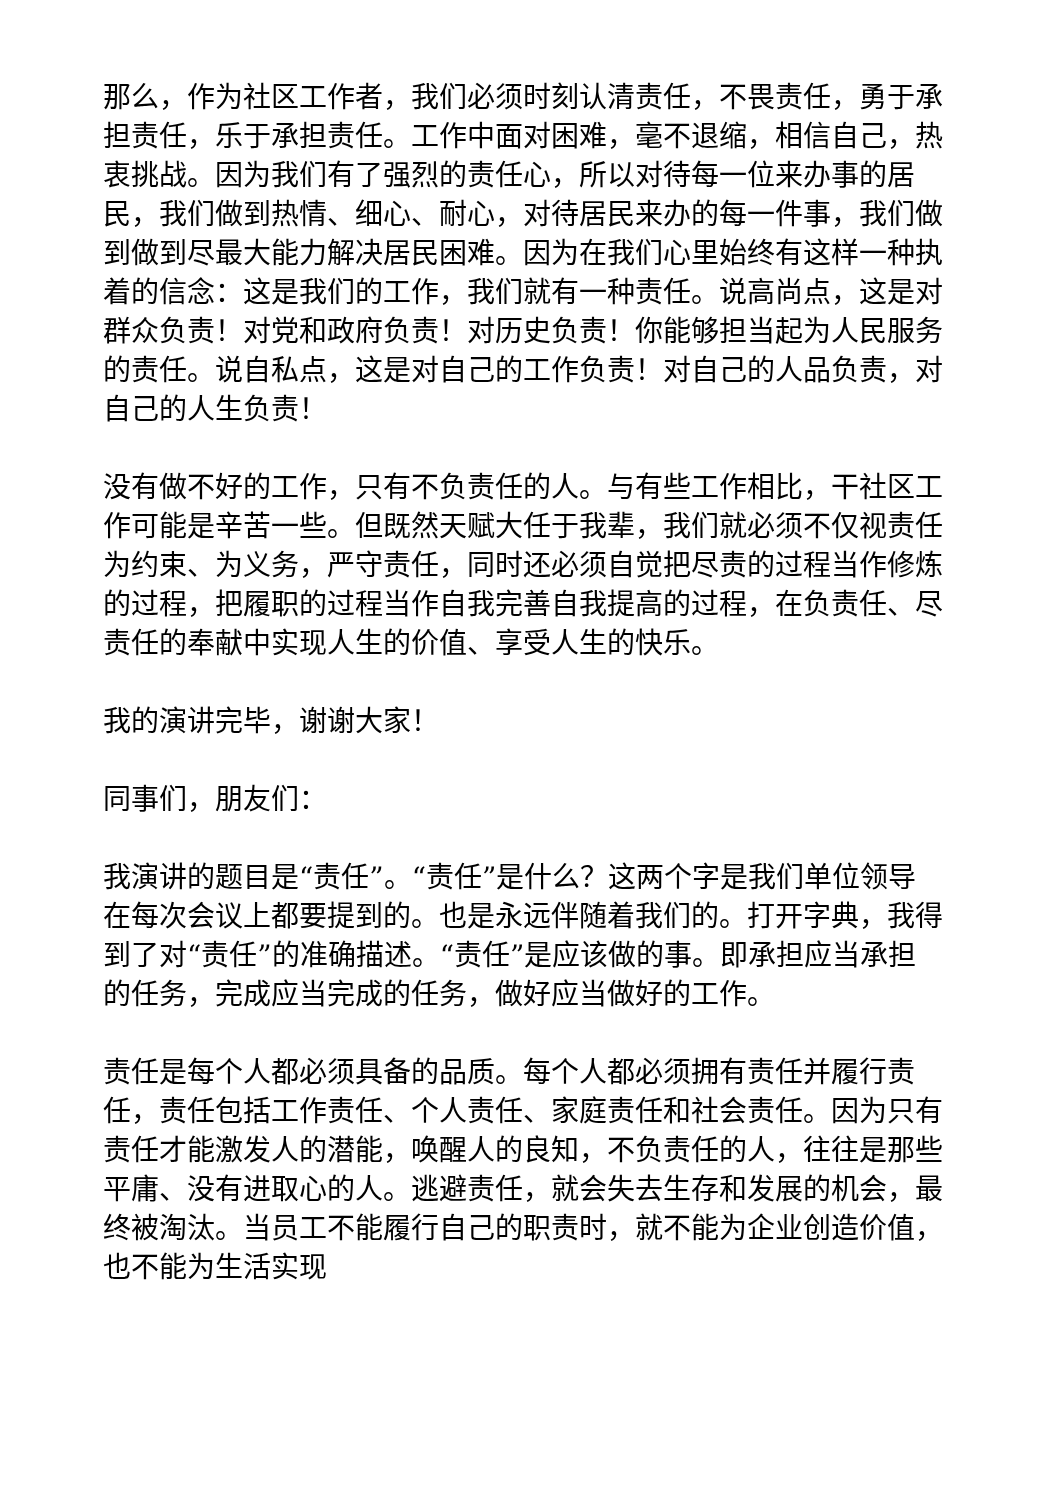那么，作为社区工作者，我们必须时刻认清责任，不畏责任，勇于承担责任，乐于承担责任。工作中面对困难，毫不退缩，相信自己，热衷挑战。因为我们有了强烈的责任心，所以对待每一位来办事的居民，我们做到热情、细心、耐心，对待居民来办的每一件事，我们做到做到尽最大能力解决居民困难。因为在我们心里始终有这样一种执着的信念：这是我们的工作，我们就有一种责任。说高尚点，这是对群众负责！对党和政府负责！对历史负责！你能够担当起为人民服务的责任。说自私点，这是对自己的工作负责！对自己的人品负责，对自己的人生负责！
没有做不好的工作，只有不负责任的人。与有些工作相比，干社区工作可能是辛苦一些。但既然天赋大任于我辈，我们就必须不仅视责任为约束、为义务，严守责任，同时还必须自觉把尽责的过程当作修炼的过程，把履职的过程当作自我完善自我提高的过程，在负责任、尽责任的奉献中实现人生的价值、享受人生的快乐。
我的演讲完毕，谢谢大家！
同事们，朋友们：
我演讲的题目是“责任”。“责任”是什么？这两个字是我们单位领导在每次会议上都要提到的。也是永远伴随着我们的。打开字典，我得到了对“责任”的准确描述。“责任”是应该做的事。即承担应当承担的任务，完成应当完成的任务，做好应当做好的工作。
责任是每个人都必须具备的品质。每个人都必须拥有责任并履行责任，责任包括工作责任、个人责任、家庭责任和社会责任。因为只有责任才能激发人的潜能，唤醒人的良知，不负责任的人，往往是那些平庸、没有进取心的人。逃避责任，就会失去生存和发展的机会，最终被淘汰。当员工不能履行自己的职责时，就不能为企业创造价值，也不能为生活实现